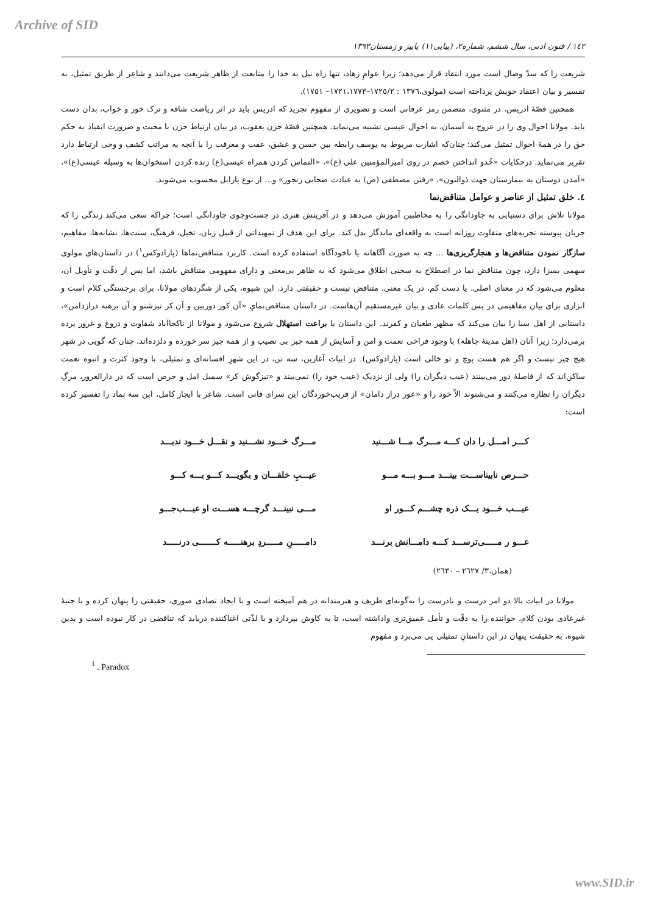Archive of SID
۱٤۲ / فنون ادبی، سال ششم، شماره۲، (پیاپی۱۱) پاییز و زمستان۱۳۹۳
شریعت را که سدّ وصال است مورد انتقاد قرار می‌دهد؛ زیرا عوامِ زهاد، تنها راه نیل به خدا را متابعت از ظاهر شریعت می‌دانند و شاعر از طریق تمثیل، به تفسیر و بیان اعتقاد خویش پرداخته است (مولوی،۱۳۷٦ : ۱۷۲٥/۲–۱۷۲۱،۱۷۷۳– ۱۷٥۱).
همچنین قصّهٔ ادریس، در مثنوی، متضمن رمز عرفانی است و تصویری از مفهوم تجرید که ادریس باید در اثر ریاضت شاقه و ترک خور و خواب، بدان دست یابد. مولانا احوال وی را در عروج به آسمان، به احوال عیسی تشبیه می‌نماید. همچنین قصّهٔ حزن یعقوب، در بیان ارتباط حزن با محبت و ضرورت انقیاد به حکم حق را در همهٔ احوال تمثیل می‌کند؛ چنان‌که اشارت مربوط به یوسف رابطه بین حسن و عشق، عفت و معرفت را با آنچه به مراتب کشف و وحی ارتباط دارد تقریر می‌نماید. درحکایات «خُدو انداختن خصم در روی امیرالمؤمنین علی (ع)»، «التماس کردن همراه عیسی(ع) زنده کردن استخوان‌ها به وسیله عیسی(ع)»، «آمدن دوستان به بیمارستان جهت ذوالنون»، «رفتن مصطفی (ص) به عیادت صحابی رنجور» و... از نوع پارابل محسوب می‌شوند.
٤. خلق تمثیل از عناصر و عوامل متناقض‌نما
مولانا تلاش برای دستیابی به جاودانگی را به مخاطبین آموزش می‌دهد و در آفرینش هنری در جست‌وجوی جاودانگی است؛ چراکه سعی می‌کند زندگی را که جریان پیوسته تجربه‌های متفاوت روزانه است به واقعه‌ای ماندگار بدل کند. برای این هدف از تمهیداتی از قبیل زبان، تخیل، فرهنگ، سنت‌ها، نشانه‌ها، مفاهیم، سازگار نمودن متناقض‌ها و هنجارگریزی‌ها ... چه به صورت آگاهانه یا ناخودآگاه استفاده کرده است. کاربرد متناقض‌نماها (پارادوکس<sup>۱</sup>) در داستان‌های مولوی سهمی بسزا دارد، چون متناقض نما در اصطلاح به سخنی اطلاق می‌شود که به ظاهر بی‌معنی و دارای مفهومی متناقض باشد، اما پس از دقّت و تأویل آن، معلوم می‌شود که در معنای اصلی، یا دست کم، در یک معنی، متناقض نیست و حقیقتی دارد. این شیوه، یکی از شگردهای مولانا، برای برجستگی کلام است و ابزاری برای بیان مفاهیمی در پس کلمات عادی و بیان غیرمستقیم آن‌هاست. در داستان متناقض‌نمایِ «آن کور دوربین و آن کر تیزشنو و آن برهنه درازدامن»، داستانی از اهل سبا را بیان می‌کند که مظهر طغیان و کفرند. این داستان با براعت استهلال شروع می‌شود و مولانا از ناکجاآباد شقاوت و دروغ و غرور پرده برمی‌دارد؛ زیرا آنان (اهل مدینهٔ جاهله) با وجود فراخی نعمت و امن و آسایش از همه چیز بی نصیب و از همه چیز سر خورده و دلزده‌اند، چنان که گویی در شهر هیچ چیز نیست و اگر هم هست پوچ و تو خالی است (پارادوکس). در ابیات آغازین، سه تن، در این شهرِ افسانه‌ای و تمثیلی، با وجود کثرت و انبوه نعمت ساکن‌اند که از فاصلهٔ دور می‌بینند (عیب دیگران را) ولی از نزدیک (عیب خود را) نمی‌بیند و «تیزگوش کر» سمبل امل و حرص است که در دارالغرور، مرگِ دیگران را نظاره می‌کنند و می‌شنوند الاّ خود را و «عور دراز دامان» از فریب‌خوردگان این سرای فانی است. شاعر با ایجاز کامل، این سه نماد را تفسیر کرده است:
| کـــر امـــل را دان کـــه مـــرگ مـــا شـــنید | مـــرگ خـــود نشـــنید و نقـــل خـــود ندیـــد |
| حـــرص نابیناســـت بینـــد مـــو بـــه مـــو | عیـــبِ خلقـــان و بگویـــد کـــو بـــه کـــو |
| عیـــب خـــود یـــک ذره چشـــم کـــور او | مـــی نبینـــد گرچـــه هســـت او عیـــب‌جـــو |
| عـــو ر مـــــی‌ترســـد کـــه دامـــانش برنـــد | دامـــــنِ مـــــردِ برهنـــــه کـــــــی درنـــــد |
(همان،۳/ ۲٦۲۷ – ۲٦۳۰)
مولانا در ابیات بالا دو امر درست و نادرست را به‌گونه‌ای ظریف و هنرمندانه در هم آمیخته است و با ایجاد تضادی صوری، حقیقتی را پنهان کرده و با جنبهٔ غیرعادی بودن کلام، خواننده را به دقّت و تأمل عمیق‌تری واداشته است، تا به کاوش بپردازد و با لذّتی اغناکننده دریابد که تناقضی در کار نبوده است و بدین شیوه، به حقیقت پنهان در این داستانِ تمثیلی پی می‌برد و مفهوم
<sup>1</sup> . Paradox
www.SID.ir